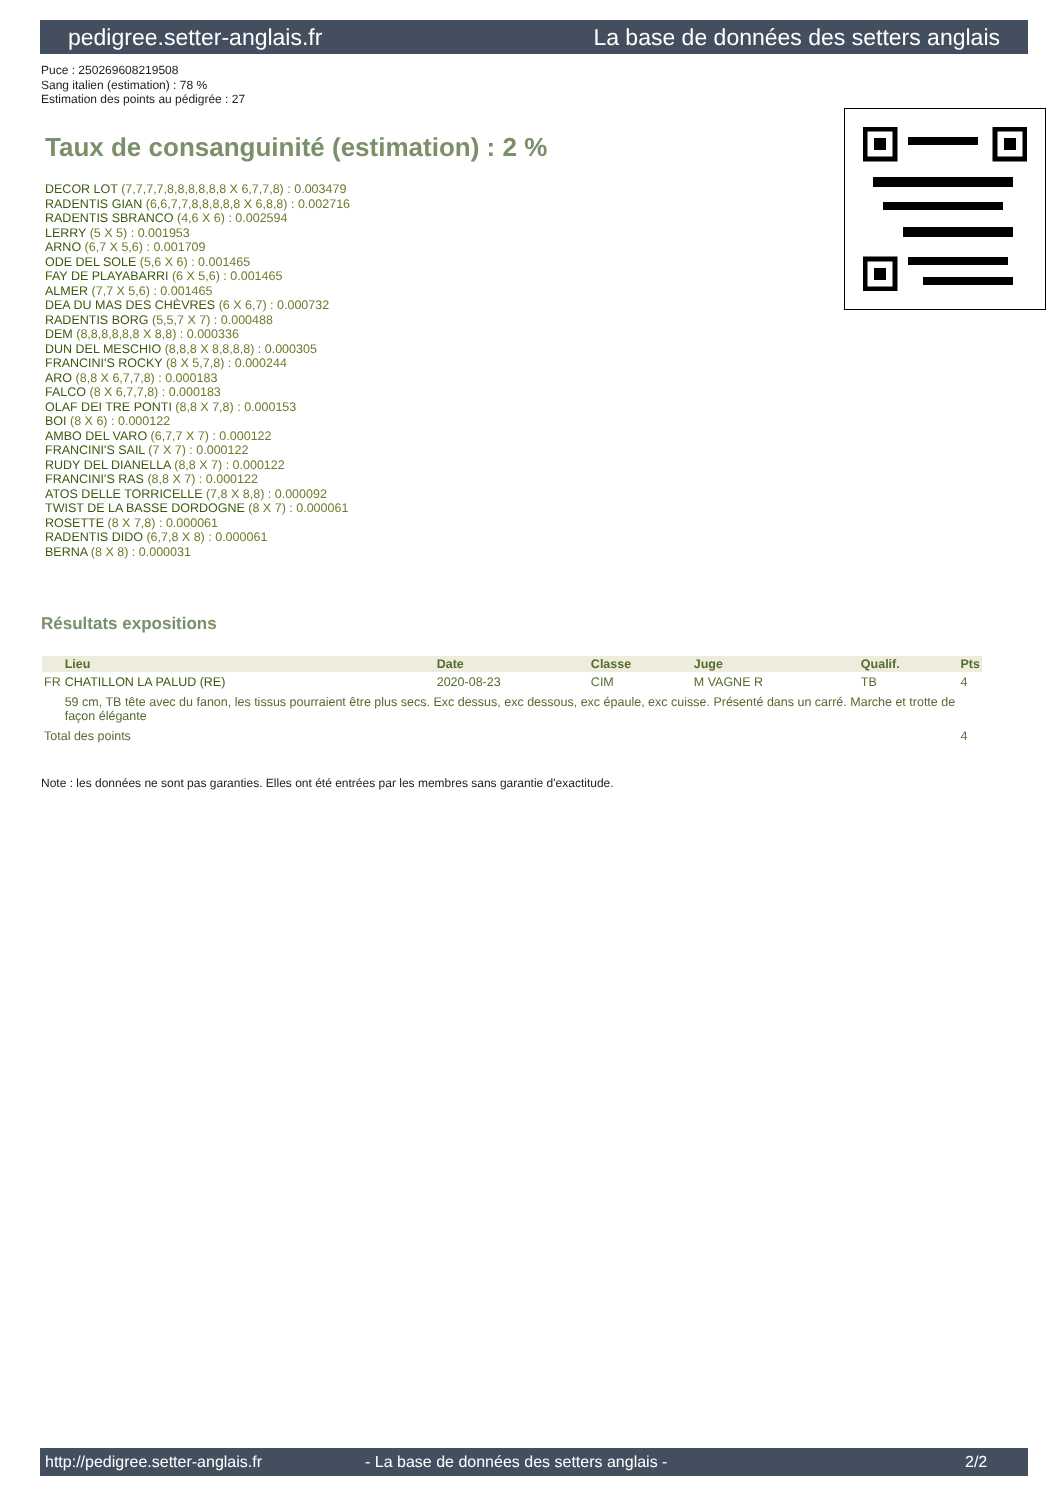pedigree.setter-anglais.fr La base de données des setters anglais
Puce : 250269608219508
Sang italien (estimation) : 78 %
Estimation des points au pédigrée : 27
Taux de consanguinité (estimation) : 2 %
DECOR LOT (7,7,7,7,8,8,8,8,8,8 X 6,7,7,8) : 0.003479
RADENTIS GIAN (6,6,7,7,8,8,8,8,8 X 6,8,8) : 0.002716
RADENTIS SBRANCO (4,6 X 6) : 0.002594
LERRY (5 X 5) : 0.001953
ARNO (6,7 X 5,6) : 0.001709
ODE DEL SOLE (5,6 X 6) : 0.001465
FAY DE PLAYABARRI (6 X 5,6) : 0.001465
ALMER (7,7 X 5,6) : 0.001465
DEA DU MAS DES CHÈVRES (6 X 6,7) : 0.000732
RADENTIS BORG (5,5,7 X 7) : 0.000488
DEM (8,8,8,8,8,8 X 8,8) : 0.000336
DUN DEL MESCHIO (8,8,8 X 8,8,8,8) : 0.000305
FRANCINI'S ROCKY (8 X 5,7,8) : 0.000244
ARO (8,8 X 6,7,7,8) : 0.000183
FALCO (8 X 6,7,7,8) : 0.000183
OLAF DEI TRE PONTI (8,8 X 7,8) : 0.000153
BOI (8 X 6) : 0.000122
AMBO DEL VARO (6,7,7 X 7) : 0.000122
FRANCINI'S SAIL (7 X 7) : 0.000122
RUDY DEL DIANELLA (8,8 X 7) : 0.000122
FRANCINI'S RAS (8,8 X 7) : 0.000122
ATOS DELLE TORRICELLE (7,8 X 8,8) : 0.000092
TWIST DE LA BASSE DORDOGNE (8 X 7) : 0.000061
ROSETTE (8 X 7,8) : 0.000061
RADENTIS DIDO (6,7,8 X 8) : 0.000061
BERNA (8 X 8) : 0.000031
Résultats expositions
| | Lieu | Date | Classe | Juge | Qualif. | Pts |
| --- | --- | --- | --- | --- | --- | --- |
| FR | CHATILLON LA PALUD (RE) | 2020-08-23 | CIM | M VAGNE R | TB | 4 |
| | 59 cm, TB tête avec du fanon, les tissus pourraient être plus secs. Exc dessus, exc dessous, exc épaule, exc cuisse. Présenté dans un carré. Marche et trotte de façon élégante | | | | | |
| Total des points | | | | | | 4 |
Note : les données ne sont pas garanties. Elles ont été entrées par les membres sans garantie d'exactitude.
http://pedigree.setter-anglais.fr - La base de données des setters anglais - 2/2